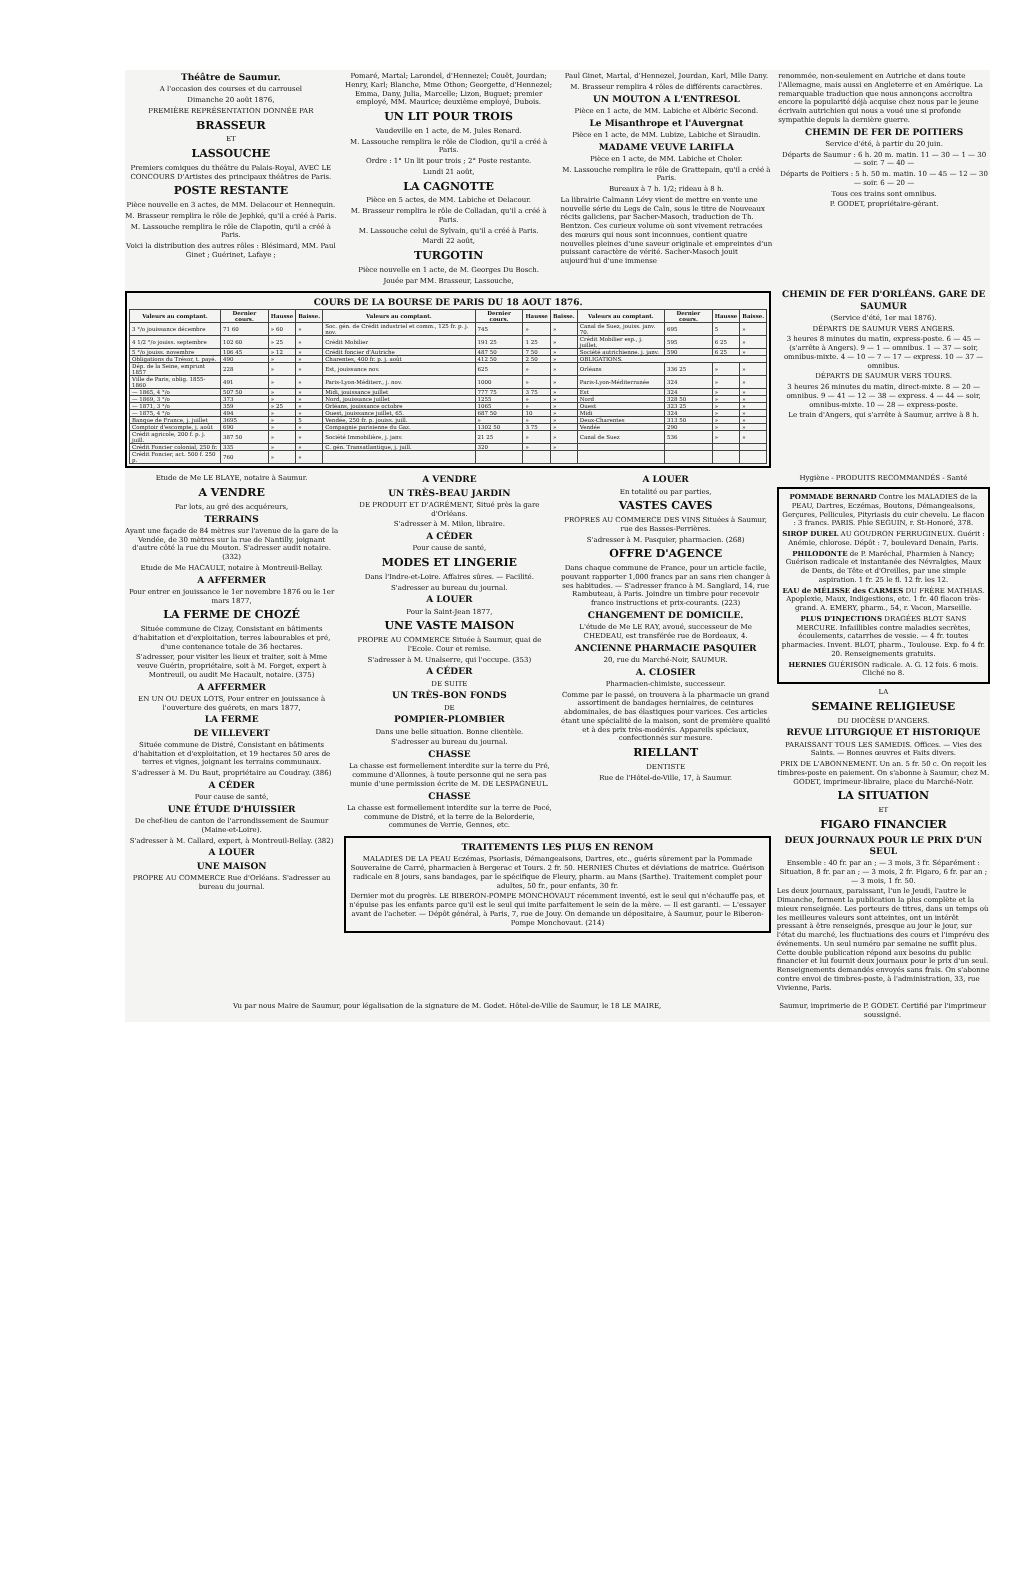Théâtre de Saumur.
A l'occasion des courses et du carrousel
Dimanche 20 août 1876,
PREMIÈRE REPRÉSENTATION DONNÉE PAR
BRASSEUR
ET
LASSOUCHE
Premiers comiques du théâtre du Palais-Royal, AVEC LE CONCOURS D'Artistes des principaux théâtres de Paris.
POSTE RESTANTE
Pièce nouvelle en 3 actes, de MM. Delacour et Hennequin.
M. Brasseur remplira le rôle de Jephké, qu'il a créé à Paris.
M. Lassouche remplira le rôle de Clapotin, qu'il a créé à Paris.
Voici la distribution des autres rôles : Blésimard, MM. Paul Ginet ; Guérinet, Lafaye ;
Pomaré, Martal; Larondel, d'Hennezel; Couêt, Jourdan; Henry, Karl; Blanche, Mme Othon; Georgette, d'Hennezel; Emma, Dany, Julia, Marcelle; Lizon, Buguet; premier employé, MM. Maurice; deuxième employé, Dubois.
UN LIT POUR TROIS
Vaudeville en 1 acte, de M. Jules Renard.
M. Lassouche remplira le rôle de Clodion, qu'il a créé à Paris.
Ordre : 1° Un lit pour trois ; 2° Poste restante.
Lundi 21 août,
LA CAGNOTTE
Pièce en 5 actes, de MM. Labiche et Delacour.
M. Brasseur remplira le rôle de Colladan, qu'il a créé à Paris.
M. Lassouche celui de Sylvain, qu'il a créé à Paris.
Mardi 22 août,
TURGOTIN
Pièce nouvelle en 1 acte, de M. Georges Du Bosch.
Jouée par MM. Brasseur, Lassouche,
Paul Ginet, Martal, d'Hennezel, Jourdan, Karl, Mlle Dany.
M. Brasseur remplira 4 rôles de différents caractères.
UN MOUTON A L'ENTRESOL
Pièce en 1 acte, de MM. Labiche et Albéric Second.
Le Misanthrope et l'Auvergnat
Pièce en 1 acte, de MM. Lubize, Labiche et Siraudin.
MADAME VEUVE LARIFLA
Pièce en 1 acte, de MM. Labiche et Choler.
M. Lassouche remplira le rôle de Grattepain, qu'il a créé à Paris.
Bureaux à 7 h. 1/2; rideau à 8 h.
La librairie Calmann Lévy vient de mettre en vente une nouvelle série du Legs de Caïn, sous le titre de Nouveaux récits galiciens, par Sacher-Masoch, traduction de Th. Bentzon. Ces curieux volume où sont vivement retracées des mœurs qui nous sont inconnues, contient quatre nouvelles pleines d'une saveur originale et empreintes d'un puissant caractère de vérité. Sacher-Masoch jouit aujourd'hui d'une immense
renommée, non-seulement en Autriche et dans toute l'Allemagne, mais aussi en Angleterre et en Amérique. La remarquable traduction que nous annonçons accroîtra encore la popularité déjà acquise chez nous par le jeune écrivain autrichien qui nous a voué une si profonde sympathie depuis la dernière guerre.
CHEMIN DE FER DE POITIERS
Service d'été, à partir du 20 juin.
Départs de Saumur : 6 h. 20 m. matin. 11 — 30 — 1 — 30 — soir. 7 — 40 —
Départs de Poitiers : 5 h. 50 m. matin. 10 — 45 — 12 — 30 — soir. 6 — 20 —
Tous ces trains sont omnibus.
P. GODET, propriétaire-gérant.
COURS DE LA BOURSE DE PARIS DU 18 AOUT 1876.
| Valeurs au comptant. | Dernier cours. | Hausse | Baisse. | Valeurs au comptant. | Dernier cours. | Hausse | Baisse. | Valeurs au comptant. | Dernier cours. | Hausse | Baisse. |
| --- | --- | --- | --- | --- | --- | --- | --- | --- | --- | --- | --- |
| 3 °/o jouissance décembre | 71 60 | » 60 | » | Soc. gén. de Crédit industriel et comm., 125 fr. p. j. nov. | 745 | » | » | Canal de Suez, jouiss. janv. 70. | 695 | 5 | » |
| 4 1/2 °/o jouiss. septembre | 102 60 | » 25 | » | Crédit Mobilier | 191 25 | 1 25 | » | Crédit Mobilier esp., j. juillet. | 595 | 6 25 | » |
| 5 °/o jouiss. novembre | 106 45 | » 12 | » | Crédit foncier d'Autriche | 487 50 | 7 50 | » | Société autrichienne. j. janv. | 590 | 6 25 | » |
| Obligations du Trésor, t. payé. | 490 | » | » | Charentes, 400 fr. p. j. août | 412 50 | 2 50 | » | OBLIGATIONS. | | | |
| Dép. de la Seine, emprunt 1857 | 228 | » | » | Est, jouissance nov. | 625 | » | » | Orléans | 336 25 | » | » |
| Ville de Paris, oblig. 1855-1860 | 491 | » | » | Paris-Lyon-Méditerr., j. nov. | 1000 | » | » | Paris-Lyon-Méditerranée | 324 | » | » |
| — 1865, 4 °/o | 507 50 | » | » | Midi, jouissance juillet | 777 75 | 3 75 | » | Est | 324 | » | » |
| — 1869, 3 °/o | 373 | » | » | Nord, jouissance juillet | 1255 | » | » | Nord | 328 50 | » | » |
| — 1871, 3 °/o | 359 | » 25 | » | Orléans, jouissance octobre | 1065 | » | » | Ouest | 323 25 | » | » |
| — 1875, 4 °/o | 494 | » | » | Ouest, jouissance juillet, 65. | 687 50 | 10 | » | Midi | 324 | » | » |
| Banque de France, j. juillet | 3695 | » | 5 | Vendée, 250 fr. p. jouiss. juill. | » | » | » | Deux-Charentes | 313 50 | » | » |
| Comptoir d'escompte, j. août | 690 | » | » | Compagnie parisienne du Gaz. | 1302 50 | 3 75 | » | Vendée | 290 | » | » |
| Crédit agricole, 200 f. p. j. juill. | 387 50 | » | » | Société Immobilière, j. janv. | 21 25 | » | » | Canal de Suez | 536 | » | » |
| Crédit Foncier colonial, 250 fr. | 335 | » | » | C. gén. Transatlantique, j. juill. | 320 | » | » | | | | |
| Crédit Foncier, act. 500 f. 250 p. | 760 | » | » | | | | | | | | |
CHEMIN DE FER D'ORLÉANS. GARE DE SAUMUR
(Service d'été, 1er mai 1876).
DÉPARTS DE SAUMUR VERS ANGERS.
3 heures 8 minutes du matin, express-poste. 6 — 45 — (s'arrête à Angers). 9 — 1 — omnibus. 1 — 37 — soir, omnibus-mixte. 4 — 10 — 7 — 17 — express. 10 — 37 — omnibus.
DÉPARTS DE SAUMUR VERS TOURS.
3 heures 26 minutes du matin, direct-mixte. 8 — 20 — omnibus. 9 — 41 — 12 — 38 — express. 4 — 44 — soir, omnibus-mixte. 10 — 28 — express-poste.
Le train d'Angers, qui s'arrête à Saumur, arrive à 8 h.
Etude de Me LE BLAYE, notaire à Saumur.
A VENDRE
Par lots, au gré des acquéreurs,
TERRAINS
Ayant une façade de 84 mètres sur l'avenue de la gare de la Vendée, de 30 mètres sur la rue de Nantilly, joignant d'autre côté la rue du Mouton. S'adresser audit notaire. (332)
Etude de Me HACAULT, notaire à Montreuil-Bellay.
A AFFERMER
Pour entrer en jouissance le 1er novembre 1876 ou le 1er mars 1877,
LA FERME DE CHOZÉ
Située commune de Cizay, Consistant en bâtiments d'habitation et d'exploitation, terres labourables et pré, d'une contenance totale de 36 hectares.
S'adresser, pour visiter les lieux et traiter, soit à Mme veuve Guérin, propriétaire, soit à M. Forget, expert à Montreuil, ou audit Me Hacault, notaire. (375)
A AFFERMER
EN UN OU DEUX LOTS, Pour entrer en jouissance à l'ouverture des guérets, en mars 1877,
LA FERME
DE VILLEVERT
Située commune de Distré, Consistant en bâtiments d'habitation et d'exploitation, et 19 hectares 50 ares de terres et vignes, joignant les terrains communaux.
S'adresser à M. Du Baut, propriétaire au Coudray. (386)
A CÉDER
Pour cause de santé,
UNE ÉTUDE D'HUISSIER
De chef-lieu de canton de l'arrondissement de Saumur (Maine-et-Loire).
S'adresser à M. Callard, expert, à Montreuil-Bellay. (382)
A LOUER
UNE MAISON
PROPRE AU COMMERCE Rue d'Orléans. S'adresser au bureau du journal.
A VENDRE
UN TRÈS-BEAU JARDIN
DE PRODUIT ET D'AGRÉMENT, Situé près la gare d'Orléans.
S'adresser à M. Milon, libraire.
A CÉDER
Pour cause de santé,
MODES ET LINGERIE
Dans l'Indre-et-Loire. Affaires sûres. — Facilité.
S'adresser au bureau du journal.
A LOUER
Pour la Saint-Jean 1877,
UNE VASTE MAISON
PROPRE AU COMMERCE Située à Saumur, quai de l'Ecole. Cour et remise.
S'adresser à M. Unalserre, qui l'occupe. (353)
A CÉDER
DE SUITE
UN TRÈS-BON FONDS
DE
POMPIER-PLOMBIER
Dans une belle situation. Bonne clientèle.
S'adresser au bureau du journal.
CHASSE
La chasse est formellement interdite sur la terre du Pré, commune d'Allonnes, à toute personne qui ne sera pas munie d'une permission écrite de M. DE LESPAGNEUL.
CHASSE
La chasse est formellement interdite sur la terre de Pocé, commune de Distré, et la terre de la Belorderie, communes de Verrie, Gennes, etc.
A LOUER
En totalité ou par parties,
VASTES CAVES
PROPRES AU COMMERCE DES VINS Situées à Saumur, rue des Basses-Perrières.
S'adresser à M. Pasquier, pharmacien. (268)
OFFRE D'AGENCE
Dans chaque commune de France, pour un article facile, pouvant rapporter 1,000 francs par an sans rien changer à ses habitudes. — S'adresser franco à M. Sanglard, 14, rue Rambuteau, à Paris. Joindre un timbre pour recevoir franco instructions et prix-courants. (223)
CHANGEMENT DE DOMICILE.
L'étude de Me LE RAY, avoué, successeur de Me CHEDEAU, est transférée rue de Bordeaux, 4.
ANCIENNE PHARMACIE PASQUIER
20, rue du Marché-Noir, SAUMUR.
A. CLOSIER
Pharmacien-chimiste, successeur.
Comme par le passé, on trouvera à la pharmacie un grand assortiment de bandages herniaires, de ceintures abdominales, de bas élastiques pour varices. Ces articles étant une spécialité de la maison, sont de première qualité et à des prix très-modérés. Appareils spéciaux, confectionnés sur mesure.
RIELLANT
DENTISTE
Rue de l'Hôtel-de-Ville, 17, à Saumur.
TRAITEMENTS LES PLUS EN RENOM
MALADIES DE LA PEAU Eczémas, Psoriasis, Démangeaisons, Dartres, etc., guéris sûrement par la Pommade Souveraine de Carré, pharmacien à Bergerac et Tours. 2 fr. 50. HERNIES Chutes et déviations de matrice. Guérison radicale en 8 jours, sans bandages, par le spécifique de Fleury, pharm. au Mans (Sarthe). Traitement complet pour adultes, 50 fr., pour enfants, 30 fr.
Dernier mot du progrès. LE BIBERON-POMPE MONCHOVAUT récemment inventé, est le seul qui n'échauffe pas, et n'épuise pas les enfants parce qu'il est le seul qui imite parfaitement le sein de la mère. — Il est garanti. — L'essayer avant de l'acheter. — Dépôt général, à Paris, 7, rue de Jouy. On demande un dépositaire, à Saumur, pour le Biberon-Pompe Monchovaut. (214)
Hygiène - PRODUITS RECOMMANDÉS - Santé
POMMADE BERNARD Contre les MALADIES de la PEAU, Dartres, Eczémas, Boutons, Démangeaisons, Gerçures, Pellicules, Pityriasis du cuir chevelu. Le flacon : 3 francs. PARIS. Phie SEGUIN, r. St-Honoré, 378.
SIROP DUREL AU GOUDRON FERRUGINEUX. Guérit : Anémie, chlorose. Dépôt : 7, boulevard Denain, Paris.
PHILODONTE de P. Maréchal, Pharmien à Nancy; Guérison radicale et instantanée des Névralgies, Maux de Dents, de Tête et d'Oreilles, par une simple aspiration. 1 fr. 25 le fl. 12 fr. les 12.
EAU de MÉLISSE des CARMES DU FRÈRE MATHIAS. Apoplexie, Maux, Indigestions, etc. 1 fr. 40 flacon très-grand. A. EMERY, pharm., 54, r. Vacon, Marseille.
PLUS D'INJECTIONS DRAGÉES BLOT SANS MERCURE. Infaillibles contre maladies secrètes, écoulements, catarrhes de vessie. — 4 fr. toutes pharmacies. Invent. BLOT, pharm., Toulouse. Exp. fo 4 fr. 20. Renseignements gratuits.
HERNIES GUÉRISON radicale. A. G. 12 fois. 6 mois. Cliché no 8.
LA
SEMAINE RELIGIEUSE
DU DIOCÈSE D'ANGERS.
REVUE LITURGIQUE ET HISTORIQUE
PARAISSANT TOUS LES SAMEDIS. Offices. — Vies des Saints. — Bonnes œuvres et Faits divers.
PRIX DE L'ABONNEMENT. Un an. 5 fr. 50 c. On reçoit les timbres-poste en paiement. On s'abonne à Saumur, chez M. GODET, imprimeur-libraire, place du Marché-Noir.
LA SITUATION
ET
FIGARO FINANCIER
DEUX JOURNAUX POUR LE PRIX D'UN SEUL
Ensemble : 40 fr. par an ; — 3 mois, 3 fr. Séparément : Situation, 8 fr. par an ; — 3 mois, 2 fr. Figaro, 6 fr. par an ; — 3 mois, 1 fr. 50.
Les deux journaux, paraissant, l'un le Jeudi, l'autre le Dimanche, forment la publication la plus complète et la mieux renseignée. Les porteurs de titres, dans un temps où les meilleures valeurs sont atteintes, ont un intérêt pressant à être renseignés, presque au jour le jour, sur l'état du marché, les fluctuations des cours et l'imprévu des événements. Un seul numéro par semaine ne suffit plus. Cette double publication répond aux besoins du public financier et lui fournit deux journaux pour le prix d'un seul. Renseignements demandés envoyés sans frais. On s'abonne contre envoi de timbres-poste, à l'administration, 33, rue Vivienne, Paris.
Vu par nous Maire de Saumur, pour légalisation de la signature de M. Godet. Hôtel-de-Ville de Saumur, le 18 LE MAIRE,
Saumur, imprimerie de P. GODET. Certifié par l'imprimeur soussigné.